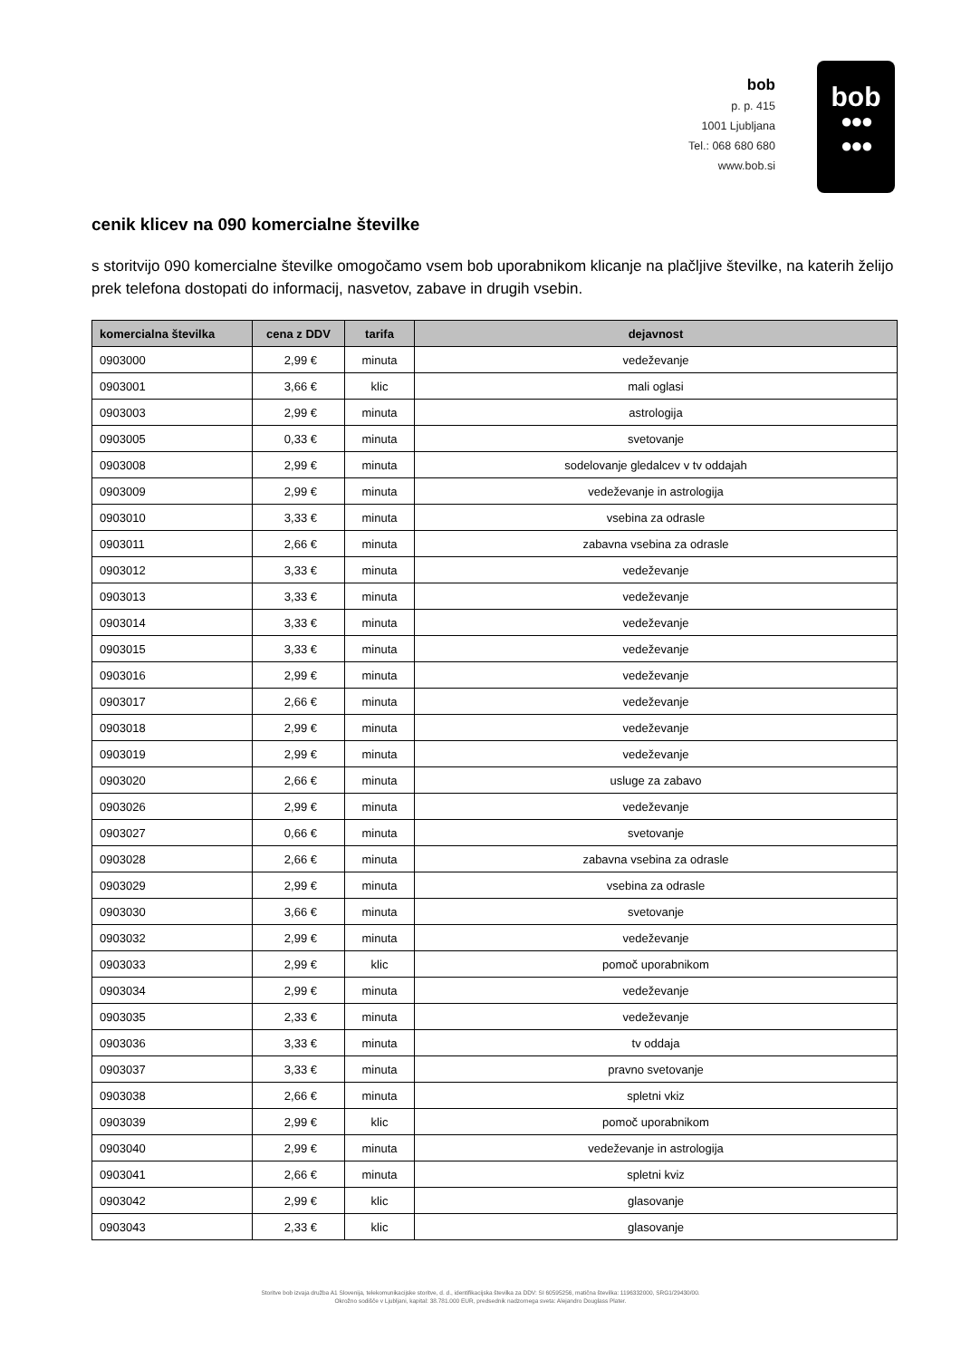bob
p. p. 415
1001 Ljubljana
Tel.: 068 680 680
www.bob.si
bob
●●●
●●●
cenik klicev na 090 komercialne številke
s storitvijo 090 komercialne številke omogočamo vsem bob uporabnikom klicanje na plačljive številke, na katerih želijo prek telefona dostopati do informacij, nasvetov, zabave in drugih vsebin.
| komercialna številka | cena z DDV | tarifa | dejavnost |
| --- | --- | --- | --- |
| 0903000 | 2,99 € | minuta | vedeževanje |
| 0903001 | 3,66 € | klic | mali oglasi |
| 0903003 | 2,99 € | minuta | astrologija |
| 0903005 | 0,33 € | minuta | svetovanje |
| 0903008 | 2,99 € | minuta | sodelovanje gledalcev v tv oddajah |
| 0903009 | 2,99 € | minuta | vedeževanje in astrologija |
| 0903010 | 3,33 € | minuta | vsebina za odrasle |
| 0903011 | 2,66 € | minuta | zabavna vsebina za odrasle |
| 0903012 | 3,33 € | minuta | vedeževanje |
| 0903013 | 3,33 € | minuta | vedeževanje |
| 0903014 | 3,33 € | minuta | vedeževanje |
| 0903015 | 3,33 € | minuta | vedeževanje |
| 0903016 | 2,99 € | minuta | vedeževanje |
| 0903017 | 2,66 € | minuta | vedeževanje |
| 0903018 | 2,99 € | minuta | vedeževanje |
| 0903019 | 2,99 € | minuta | vedeževanje |
| 0903020 | 2,66 € | minuta | usluge za zabavo |
| 0903026 | 2,99 € | minuta | vedeževanje |
| 0903027 | 0,66 € | minuta | svetovanje |
| 0903028 | 2,66 € | minuta | zabavna vsebina za odrasle |
| 0903029 | 2,99 € | minuta | vsebina za odrasle |
| 0903030 | 3,66 € | minuta | svetovanje |
| 0903032 | 2,99 € | minuta | vedeževanje |
| 0903033 | 2,99 € | klic | pomoč uporabnikom |
| 0903034 | 2,99 € | minuta | vedeževanje |
| 0903035 | 2,33 € | minuta | vedeževanje |
| 0903036 | 3,33 € | minuta | tv oddaja |
| 0903037 | 3,33 € | minuta | pravno svetovanje |
| 0903038 | 2,66 € | minuta | spletni vkiz |
| 0903039 | 2,99 € | klic | pomoč uporabnikom |
| 0903040 | 2,99 € | minuta | vedeževanje in astrologija |
| 0903041 | 2,66 € | minuta | spletni kviz |
| 0903042 | 2,99 € | klic | glasovanje |
| 0903043 | 2,33 € | klic | glasovanje |
Storitve bob izvaja družba A1 Slovenija, telekomunikacijske storitve, d. d., identifikacijska številka za DDV: SI 60595256, matična številka: 1196332000, SRG1/29430/00.
Okrožno sodišče v Ljubljani, kapital: 38.781.000 EUR, predsednik nadzornega sveta: Alejandro Douglass Plater.